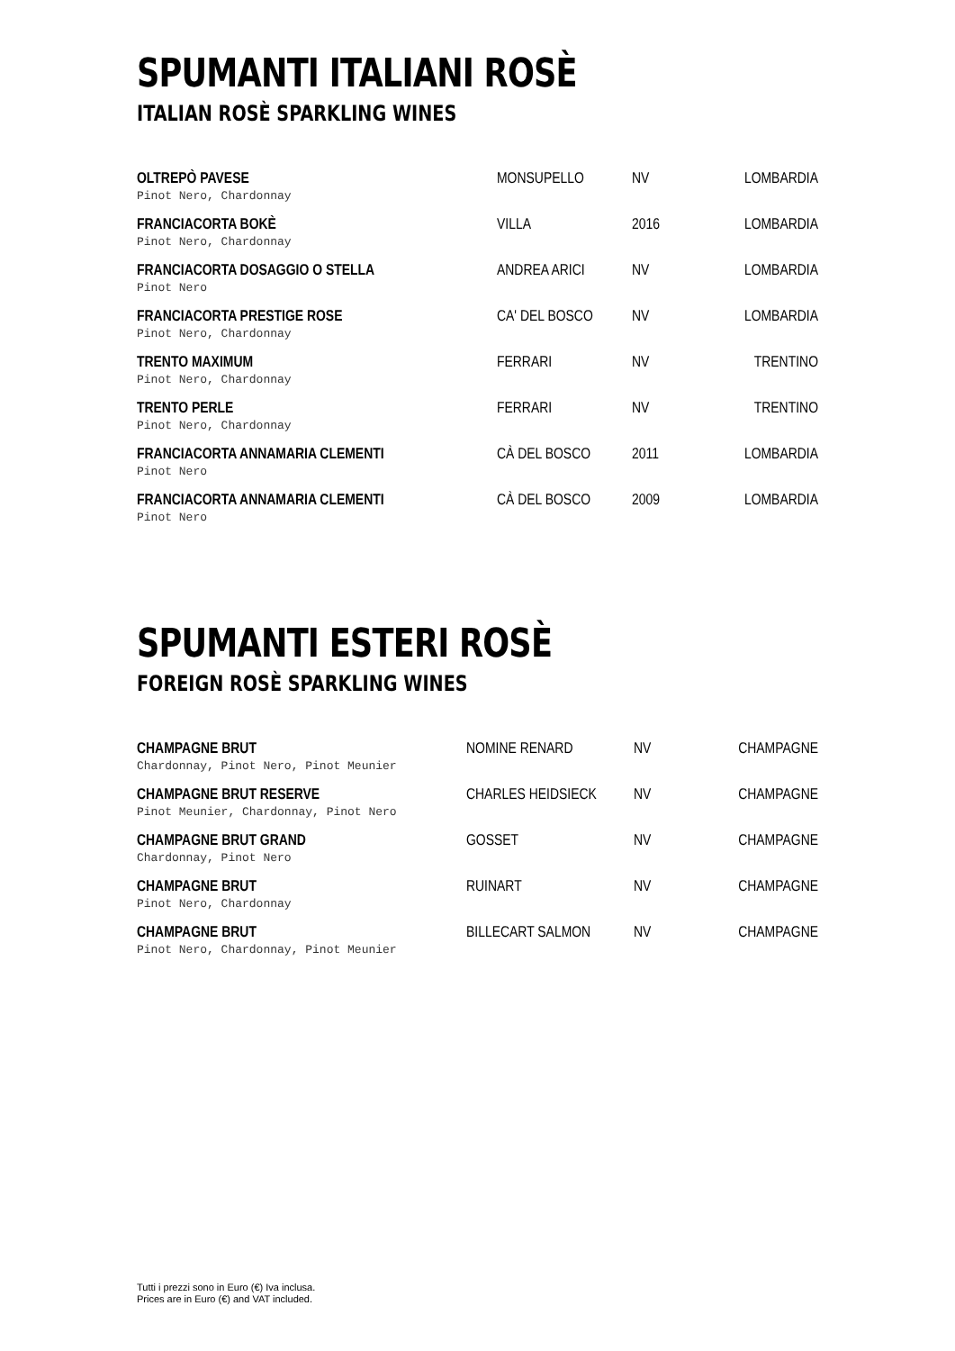SPUMANTI ITALIANI ROSÈ
ITALIAN ROSÈ SPARKLING WINES
| OLTREPÒ PAVESE Pinot Nero, Chardonnay | MONSUPELLO | NV | LOMBARDIA |
| FRANCIACORTA BOKÈ Pinot Nero, Chardonnay | VILLA | 2016 | LOMBARDIA |
| FRANCIACORTA DOSAGGIO O STELLA Pinot Nero | ANDREA ARICI | NV | LOMBARDIA |
| FRANCIACORTA PRESTIGE ROSE Pinot Nero, Chardonnay | CA' DEL BOSCO | NV | LOMBARDIA |
| TRENTO MAXIMUM Pinot Nero, Chardonnay | FERRARI | NV | TRENTINO |
| TRENTO PERLE Pinot Nero, Chardonnay | FERRARI | NV | TRENTINO |
| FRANCIACORTA ANNAMARIA CLEMENTI Pinot Nero | CÀ DEL BOSCO | 2011 | LOMBARDIA |
| FRANCIACORTA ANNAMARIA CLEMENTI Pinot Nero | CÀ DEL BOSCO | 2009 | LOMBARDIA |
SPUMANTI ESTERI ROSÈ
FOREIGN ROSÈ SPARKLING WINES
| CHAMPAGNE BRUT Chardonnay, Pinot Nero, Pinot Meunier | NOMINE RENARD | NV | CHAMPAGNE |
| CHAMPAGNE BRUT RESERVE Pinot Meunier, Chardonnay, Pinot Nero | CHARLES HEIDSIECK | NV | CHAMPAGNE |
| CHAMPAGNE BRUT GRAND Chardonnay, Pinot Nero | GOSSET | NV | CHAMPAGNE |
| CHAMPAGNE BRUT Pinot Nero, Chardonnay | RUINART | NV | CHAMPAGNE |
| CHAMPAGNE BRUT Pinot Nero, Chardonnay, Pinot Meunier | BILLECART SALMON | NV | CHAMPAGNE |
Tutti i prezzi sono in Euro (€) Iva inclusa.
Prices are in Euro (€) and VAT included.